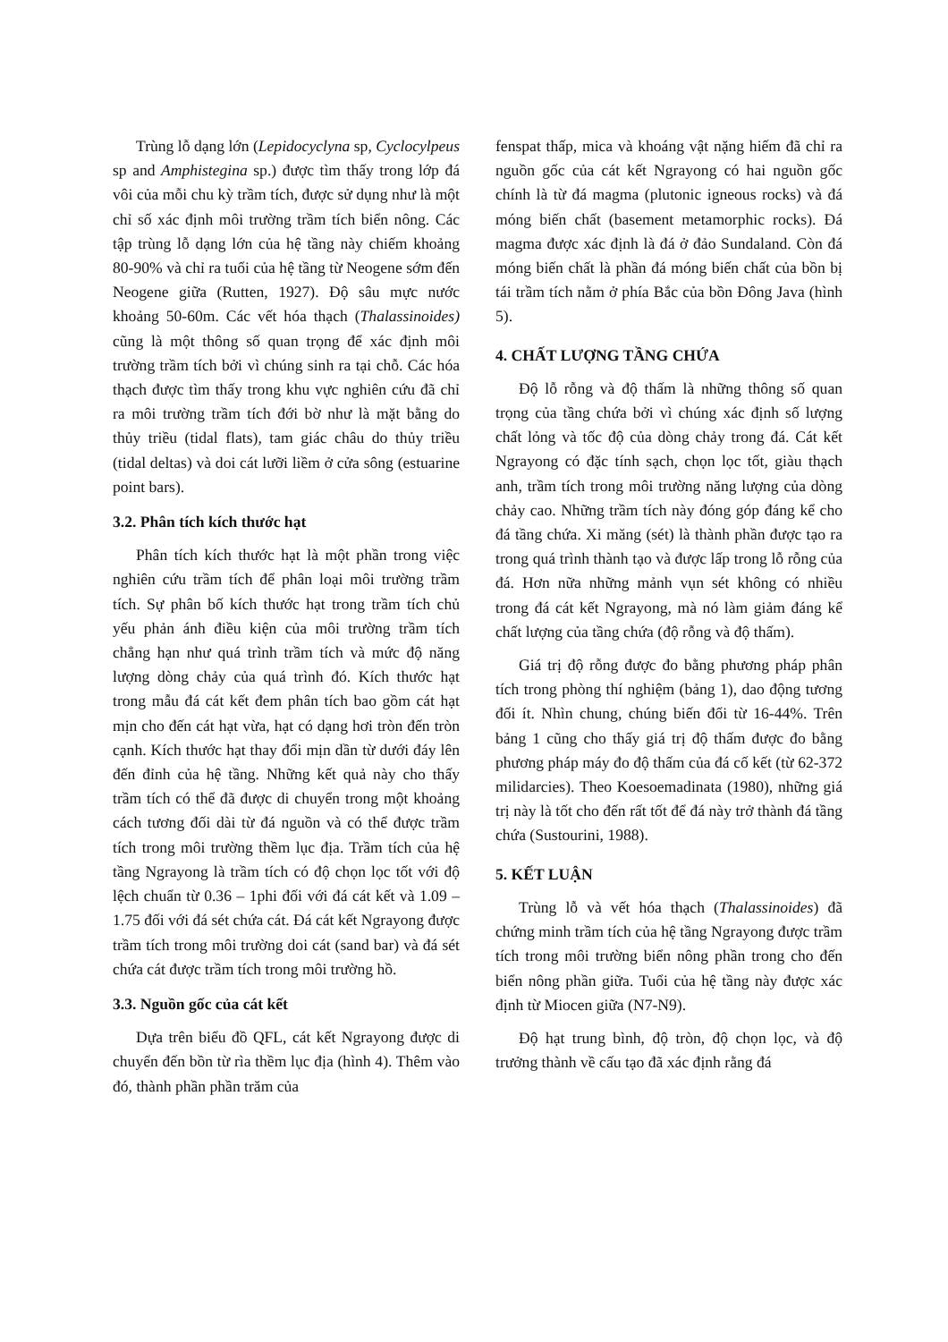Trùng lỗ dạng lớn (Lepidocyclyna sp, Cyclocylpeus sp and Amphistegina sp.) được tìm thấy trong lớp đá vôi của mỗi chu kỳ trầm tích, được sử dụng như là một chỉ số xác định môi trường trầm tích biển nông. Các tập trùng lỗ dạng lớn của hệ tầng này chiếm khoảng 80-90% và chỉ ra tuổi của hệ tầng từ Neogene sớm đến Neogene giữa (Rutten, 1927). Độ sâu mực nước khoảng 50-60m. Các vết hóa thạch (Thalassinoides) cũng là một thông số quan trọng để xác định môi trường trầm tích bởi vì chúng sinh ra tại chỗ. Các hóa thạch được tìm thấy trong khu vực nghiên cứu đã chỉ ra môi trường trầm tích đới bờ như là mặt bằng do thủy triều (tidal flats), tam giác châu do thủy triều (tidal deltas) và doi cát lưỡi liềm ở cửa sông (estuarine point bars).
3.2. Phân tích kích thước hạt
Phân tích kích thước hạt là một phần trong việc nghiên cứu trầm tích để phân loại môi trường trầm tích. Sự phân bố kích thước hạt trong trầm tích chủ yếu phản ánh điều kiện của môi trường trầm tích chẳng hạn như quá trình trầm tích và mức độ năng lượng dòng chảy của quá trình đó. Kích thước hạt trong mẫu đá cát kết đem phân tích bao gồm cát hạt mịn cho đến cát hạt vừa, hạt có dạng hơi tròn đến tròn cạnh. Kích thước hạt thay đổi mịn dần từ dưới đáy lên đến đỉnh của hệ tầng. Những kết quả này cho thấy trầm tích có thể đã được di chuyển trong một khoảng cách tương đối dài từ đá nguồn và có thể được trầm tích trong môi trường thềm lục địa. Trầm tích của hệ tầng Ngrayong là trầm tích có độ chọn lọc tốt với độ lệch chuẩn từ 0.36 – 1phi đối với đá cát kết và 1.09 – 1.75 đối với đá sét chứa cát. Đá cát kết Ngrayong được trầm tích trong môi trường doi cát (sand bar) và đá sét chứa cát được trầm tích trong môi trường hồ.
3.3. Nguồn gốc của cát kết
Dựa trên biểu đồ QFL, cát kết Ngrayong được di chuyển đến bồn từ rìa thềm lục địa (hình 4). Thêm vào đó, thành phần phần trăm của
fenspat thấp, mica và khoáng vật nặng hiếm đã chỉ ra nguồn gốc của cát kết Ngrayong có hai nguồn gốc chính là từ đá magma (plutonic igneous rocks) và đá móng biến chất (basement metamorphic rocks). Đá magma được xác định là đá ở đảo Sundaland. Còn đá móng biến chất là phần đá móng biến chất của bồn bị tái trầm tích nằm ở phía Bắc của bồn Đông Java (hình 5).
4. CHẤT LƯỢNG TẦNG CHỨA
Độ lỗ rỗng và độ thấm là những thông số quan trọng của tầng chứa bởi vì chúng xác định số lượng chất lỏng và tốc độ của dòng chảy trong đá. Cát kết Ngrayong có đặc tính sạch, chọn lọc tốt, giàu thạch anh, trầm tích trong môi trường năng lượng của dòng chảy cao. Những trầm tích này đóng góp đáng kể cho đá tầng chứa. Xi măng (sét) là thành phần được tạo ra trong quá trình thành tạo và được lấp trong lỗ rỗng của đá. Hơn nữa những mảnh vụn sét không có nhiều trong đá cát kết Ngrayong, mà nó làm giảm đáng kể chất lượng của tầng chứa (độ rỗng và độ thấm).
Giá trị độ rỗng được đo bằng phương pháp phân tích trong phòng thí nghiệm (bảng 1), dao động tương đối ít. Nhìn chung, chúng biến đổi từ 16-44%. Trên bảng 1 cũng cho thấy giá trị độ thấm được đo bằng phương pháp máy đo độ thấm của đá cố kết (từ 62-372 milidarcies). Theo Koesoemadinata (1980), những giá trị này là tốt cho đến rất tốt để đá này trở thành đá tầng chứa (Sustourini, 1988).
5. KẾT LUẬN
Trùng lỗ và vết hóa thạch (Thalassinoides) đã chứng minh trầm tích của hệ tầng Ngrayong được trầm tích trong môi trường biển nông phần trong cho đến biển nông phần giữa. Tuổi của hệ tầng này được xác định từ Miocen giữa (N7-N9).
Độ hạt trung bình, độ tròn, độ chọn lọc, và độ trưởng thành về cấu tạo đã xác định rằng đá